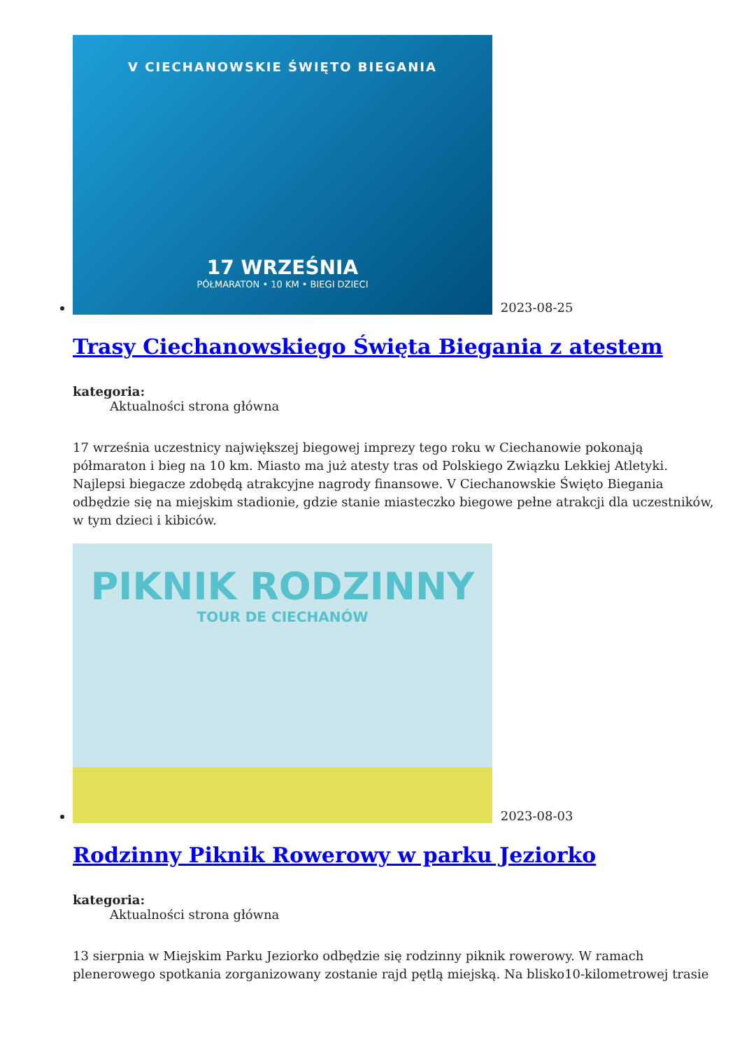V CIECHANOWSKIE ŚWIĘTO BIEGANIA
17 WRZEŚNIA
PÓŁMARATON • 10 KM • BIEGI DZIECI
2023-08-25
Trasy Ciechanowskiego Święta Biegania z atestem
kategoria:
Aktualności strona główna
17 września uczestnicy największej biegowej imprezy tego roku w Ciechanowie pokonają półmaraton i bieg na 10 km. Miasto ma już atesty tras od Polskiego Związku Lekkiej Atletyki. Najlepsi biegacze zdobędą atrakcyjne nagrody finansowe. V Ciechanowskie Święto Biegania odbędzie się na miejskim stadionie, gdzie stanie miasteczko biegowe pełne atrakcji dla uczestników, w tym dzieci i kibiców.
PIKNIK RODZINNY
TOUR DE CIECHANÓW
2023-08-03
Rodzinny Piknik Rowerowy w parku Jeziorko
kategoria:
Aktualności strona główna
13 sierpnia w Miejskim Parku Jeziorko odbędzie się rodzinny piknik rowerowy. W ramach plenerowego spotkania zorganizowany zostanie rajd pętlą miejską. Na blisko10-kilometrowej trasie